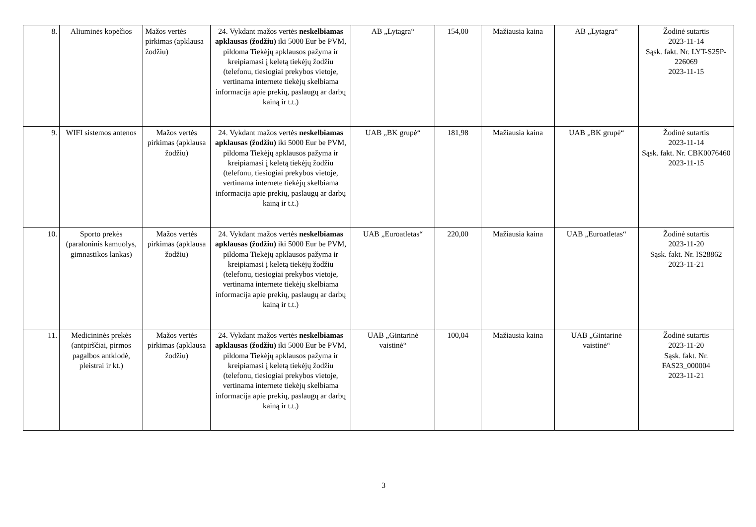| 8. | Aliuminės kopėčios | Mažos vertės pirkimas (apklausa žodžiu) | 24. Vykdant mažos vertės neskelbiamas apklausas (žodžiu) iki 5000 Eur be PVM, pildoma Tiekėjų apklausos pažyma ir kreipiamasi į keletą tiekėjų žodžiu (telefonu, tiesiogiai prekybos vietoje, vertinama internete tiekėjų skelbiama informacija apie prekių, paslaugų ar darbų kainą ir t.t.) | AB „Lytagra“ | 154,00 | Mažiausia kaina | AB „Lytagra“ | Žodinė sutartis 2023-11-14 Sąsk. fakt. Nr. LYT-S25P-226069 2023-11-15 |
| 9. | WIFI sistemos antenos | Mažos vertės pirkimas (apklausa žodžiu) | 24. Vykdant mažos vertės neskelbiamas apklausas (žodžiu) iki 5000 Eur be PVM, pildoma Tiekėjų apklausos pažyma ir kreipiamasi į keletą tiekėjų žodžiu (telefonu, tiesiogiai prekybos vietoje, vertinama internete tiekėjų skelbiama informacija apie prekių, paslaugų ar darbų kainą ir t.t.) | UAB „BK grupė“ | 181,98 | Mažiausia kaina | UAB „BK grupė“ | Žodinė sutartis 2023-11-14 Sąsk. fakt. Nr. CBK0076460 2023-11-15 |
| 10. | Sporto prekės (paraloninis kamuolys, gimnastikos lankas) | Mažos vertės pirkimas (apklausa žodžiu) | 24. Vykdant mažos vertės neskelbiamas apklausas (žodžiu) iki 5000 Eur be PVM, pildoma Tiekėjų apklausos pažyma ir kreipiamasi į keletą tiekėjų žodžiu (telefonu, tiesiogiai prekybos vietoje, vertinama internete tiekėjų skelbiama informacija apie prekių, paslaugų ar darbų kainą ir t.t.) | UAB „Euroatletas“ | 220,00 | Mažiausia kaina | UAB „Euroatletas“ | Žodinė sutartis 2023-11-20 Sąsk. fakt. Nr. IS28862 2023-11-21 |
| 11. | Medicininės prekės (antpirščiai, pirmos pagalbos antklodė, pleistrai ir kt.) | Mažos vertės pirkimas (apklausa žodžiu) | 24. Vykdant mažos vertės neskelbiamas apklausas (žodžiu) iki 5000 Eur be PVM, pildoma Tiekėjų apklausos pažyma ir kreipiamasi į keletą tiekėjų žodžiu (telefonu, tiesiogiai prekybos vietoje, vertinama internete tiekėjų skelbiama informacija apie prekių, paslaugų ar darbų kainą ir t.t.) | UAB „Gintarinė vaistinė“ | 100,04 | Mažiausia kaina | UAB „Gintarinė vaistinė“ | Žodinė sutartis 2023-11-20 Sąsk. fakt. Nr. FAS23_000004 2023-11-21 |
3